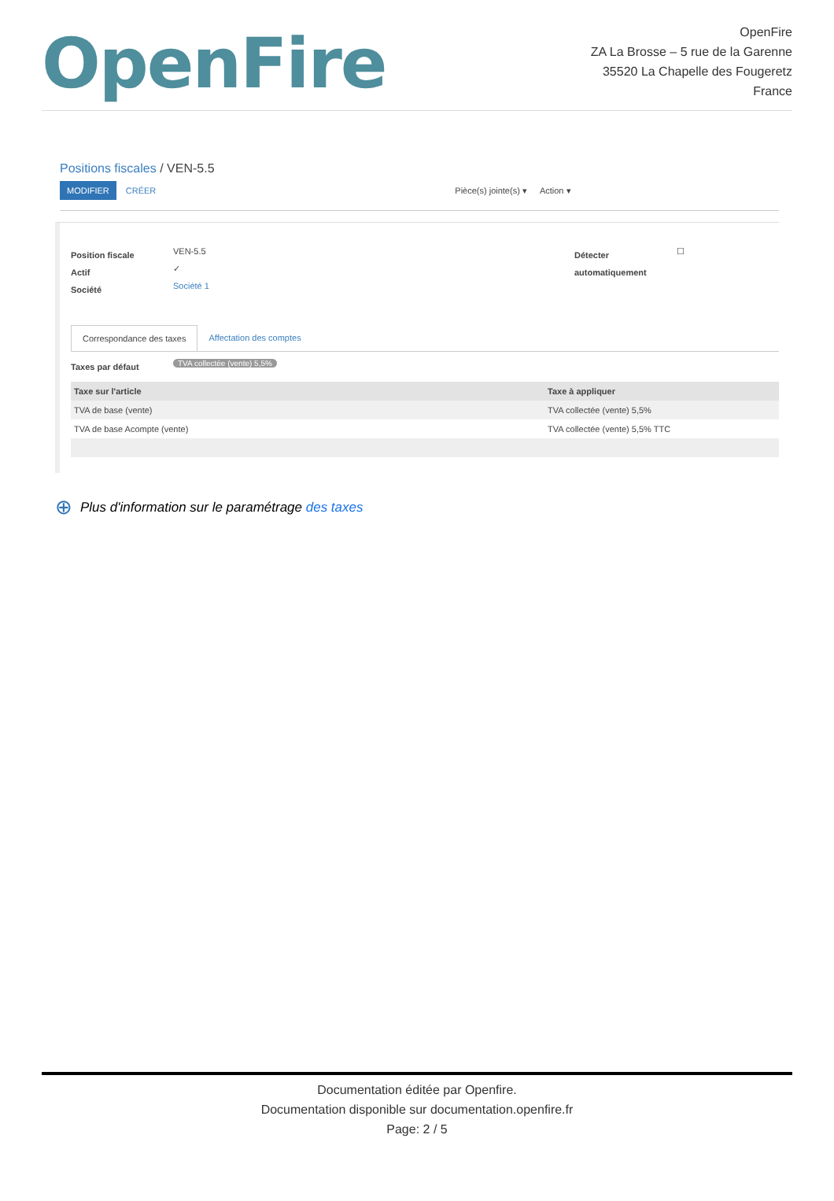OpenFire
OpenFire
ZA La Brosse – 5 rue de la Garenne
35520 La Chapelle des Fougeretz
France
Positions fiscales / VEN-5.5
MODIFIER CRÉER Pièce(s) jointe(s) ▾ Action ▾
Position fiscale
VEN-5.5
Actif
✓
Société
Société 1
Détecter automatiquement
☐
Correspondance des taxes Affectation des comptes
Taxes par défaut
TVA collectée (vente) 5,5%
| Taxe sur l'article | Taxe à appliquer |
| --- | --- |
| TVA de base (vente) | TVA collectée (vente) 5,5% |
| TVA de base Acompte (vente) | TVA collectée (vente) 5,5% TTC |
⊕ Plus d'information sur le paramétrage des taxes
Documentation éditée par Openfire.
Documentation disponible sur documentation.openfire.fr
Page: 2 / 5